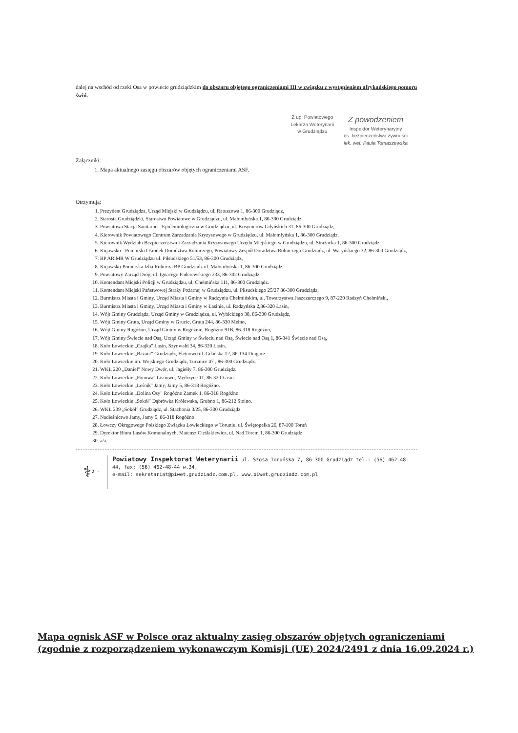dalej na wschód od rzeki Osa w powiecie grudziądzkim do obszaru objętego ograniczeniami III w związku z wystąpieniem afrykańskiego pomoru świń.
Z up. Powiatowego
Lekarza Weterynarii
w Grudziądzu
Z powodzeniem
Inspektor Weterynaryjny
ds. bezpieczeństwa żywności
lek. wet. Paula Tomaszewska
Załączniki:
1. Mapa aktualnego zasięgu obszarów objętych ograniczeniami ASF.
Otrzymują:
1. Prezydent Grudziądza, Urząd Miejski w Grudziądzu, ul. Ratuszowa 1, 86-300 Grudziądz,
2. Starosta Grudziądzki, Starostwo Powiatowe w Grudziądzu, ul. Małomłyńska 1, 86-300 Grudziądz,
3. Powiatowa Stacja Sanitarno - Epidemiologiczna w Grudziądzu, ul. Kosynierów Gdyńskich 31, 86-300 Grudziądz,
4. Kierownik Powiatowego Centrum Zarzadzania Kryzysowego w Grudziądzu, ul. Małomłyńska 1, 86-300 Grudziądz,
5. Kierownik Wydziału Bezpieczeństwa i Zarządzania Kryzysowego Urzędu Miejskiego w Grudziądzu, ul. Strażacka 1, 86-300 Grudziądz,
6. Kujawsko - Pomorski Ośrodek Doradztwa Rolniczego, Powiatowy Zespół Doradztwa Rolniczego Grudziądz, ul. Waryńskiego 32, 86-300 Grudziądz,
7. BP ARiMR W Grudziądzu ul. Piłsudskiego 51/53, 86-300 Grudziądz,
8. Kujawsko-Pomorska Izba Rolnicza BP Grudziądz ul. Małomłyńska 1, 86-300 Grudziądz,
9. Powiatowy Zarząd Dróg, ul. Ignacego Paderewskiego 233, 86-302 Grudziądz,
10. Komendant Miejski Policji w Grudziądzu, ul. Chełmińska 111, 86-300 Grudziądz.
11. Komendant Miejski Państwowej Straży Pożarnej w Grudziądzu, ul. Piłsudskiego 25/27 86-300 Grudziądz,
12. Burmistrz Miasta i Gminy, Urząd Miasta i Gminy w Radzyniu Chełmińskim, ul. Towarzystwa Jaszczurczego 9, 87-220 Radzyń Chełmiński,
13. Burmistrz Miasta i Gminy, Urząd Miasta i Gminy w Łasinie, ul. Radzyńska 2,86-320 Łasin,
14. Wójt Gminy Grudziądz, Urząd Gminy w Grudziądzu, ul. Wybickiego 38, 86-300 Grudziądz,
15. Wójt Gminy Gruta, Urząd Gminy w Grucie, Gruta 244, 86-330 Mełno,
16. Wójt Gminy Rogóźno, Urząd Gminy w Rogóźnie, Rogóźno 91B, 86-318 Rogóźno,
17. Wójt Gminy Świecie nad Osą, Urząd Gminy w Świeciu nad Osą, Świecie nad Osą 1, 86-341 Świecie nad Osą,
18. Koło Łowieckie „Czajka" Łasin, Szynwałd 34, 86-320 Łasin.
19. Koło Łowieckie „Bażant" Grudziądz, Fletnowo ul. Gdańska 12, 86-134 Dragacz.
20. Koło Łowieckie im. Wojskiego Grudziądz, Turznice 47 , 86-300 Grudziądz.
21. WKŁ 220 „Daniel" Nowy Dwór, ul. Jagiełły 7, 86-300 Grudziądz.
22. Koło Łowieckie „Ponowa" Lisnowo, Mędrzyce 11, 86-320 Łasin.
23. Koło Łowieckie „Leśnik" Jamy, Jamy 5, 86-318 Rogóźno.
24. Koło Łowieckie „Dolina Osy" Rogóźno Zamek 1, 86-318 Rogóźno.
25. Koło Łowieckie „Sokół" Dąbrówka Królewska, Grubno 1, 86-212 Stolno.
26. WKŁ 239 „Sokół" Grudziądz, ul. Stachonia 3/25, 86-300 Grudziądz
27. Nadleśnictwo Jamy, Jamy 5, 86-318 Rogóźno
28. Łowczy Okręgowego Polskiego Związku Łowieckiego w Toruniu, ul. Świętopełka 26, 87-100 Toruń
29. Dyrektor Biura Lasów Komunalnych, Mateusz Cieślakiewicz, ul. Nad Torem 1, 86-300 Grudziądz
30. a/a.
⚕ 2 -
Powiatowy Inspektorat Weterynarii ul. Szosa Toruńska 7, 86-300 Grudziądz tel.: (56) 462-48-44, fax: (56) 462-48-44 w.34,
e-mail: sekretariat@piwet.grudziadz.com.pl, www.piwet.grudziadz.com.pl
Mapa ognisk ASF w Polsce oraz aktualny zasięg obszarów objętych ograniczeniami (zgodnie z rozporządzeniem wykonawczym Komisji (UE) 2024/2491 z dnia 16.09.2024 r.)